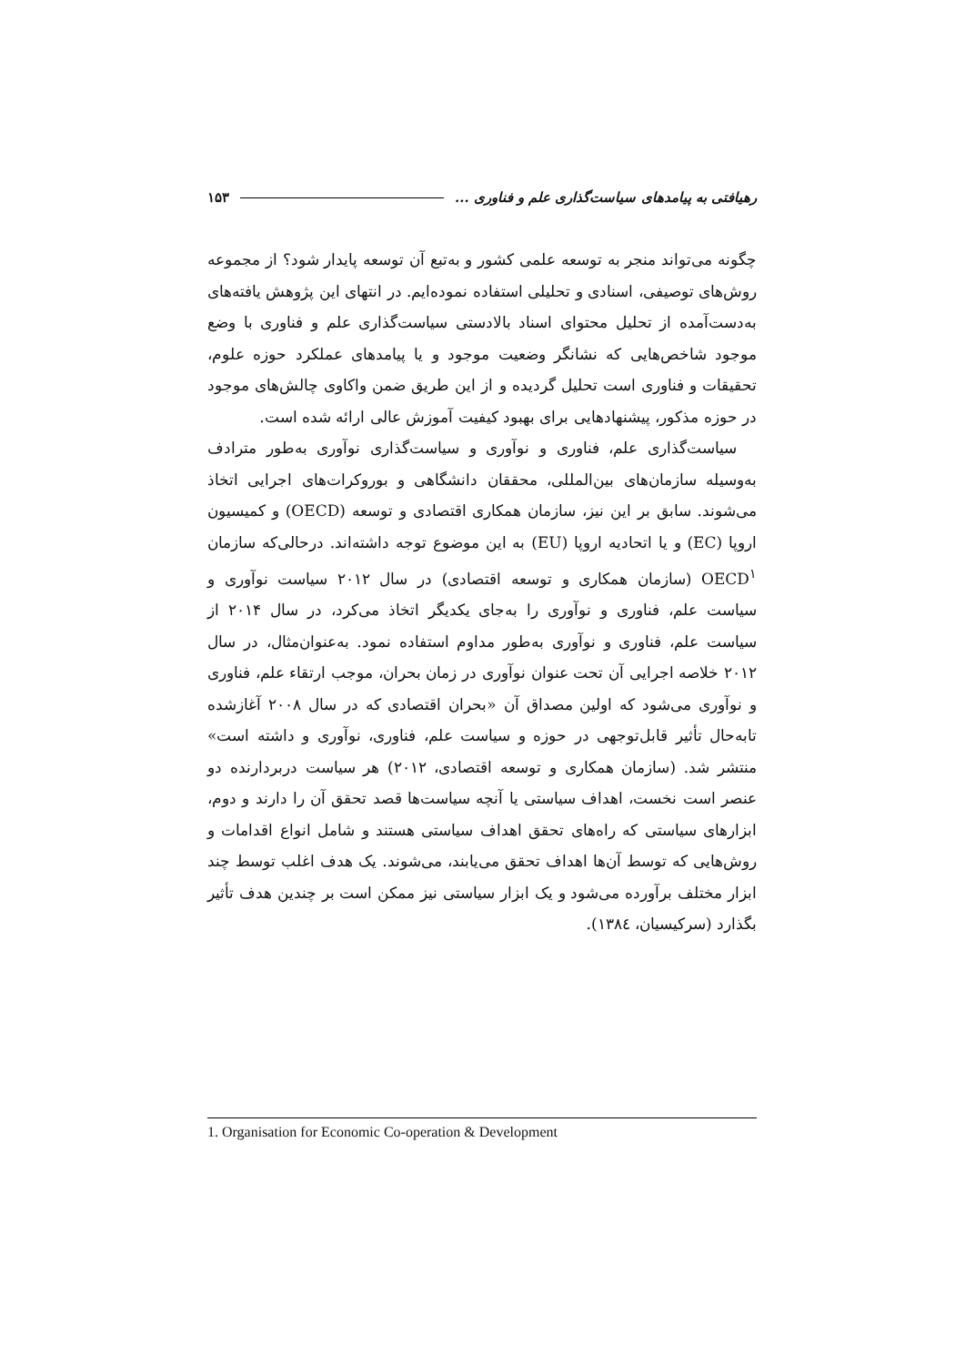رهیافتی به پیامدهای سیاست‌گذاری علم و فناوری ... ۱۵۳
چگونه می‌تواند منجر به توسعه علمی کشور و به‌تبع آن توسعه پایدار شود؟ از مجموعه روش‌های توصیفی، اسنادی و تحلیلی استفاده نموده‌ایم. در انتهای این پژوهش یافته‌های به‌دست‌آمده از تحلیل محتوای اسناد بالادستی سیاست‌گذاری علم و فناوری با وضع موجود شاخص‌هایی که نشانگر وضعیت موجود و یا پیامدهای عملکرد حوزه علوم، تحقیقات و فناوری است تحلیل گردیده و از این طریق ضمن واکاوی چالش‌های موجود در حوزه مذکور، پیشنهادهایی برای بهبود کیفیت آموزش عالی ارائه شده است.
سیاست‌گذاری علم، فناوری و نوآوری و سیاست‌گذاری نوآوری به‌طور مترادف به‌وسیله سازمان‌های بین‌المللی، محققان دانشگاهی و بوروکرات‌های اجرایی اتخاذ می‌شوند. سابق بر این نیز، سازمان همکاری اقتصادی و توسعه (OECD) و کمیسیون اروپا (EC) و یا اتحادیه اروپا (EU) به این موضوع توجه داشته‌اند. درحالی‌که سازمان OECD<sup>۱</sup> (سازمان همکاری و توسعه اقتصادی) در سال ۲۰۱۲ سیاست نوآوری و سیاست علم، فناوری و نوآوری را به‌جای یکدیگر اتخاذ می‌کرد، در سال ۲۰۱۴ از سیاست علم، فناوری و نوآوری به‌طور مداوم استفاده نمود. به‌عنوان‌مثال، در سال ۲۰۱۲ خلاصه اجرایی آن تحت عنوان نوآوری در زمان بحران، موجب ارتقاء علم، فناوری و نوآوری می‌شود که اولین مصداق آن «بحران اقتصادی که در سال ۲۰۰۸ آغازشده تابه‌حال تأثیر قابل‌توجهی در حوزه و سیاست علم، فناوری، نوآوری و داشته است» منتشر شد. (سازمان همکاری و توسعه اقتصادی، ۲۰۱۲) هر سیاست دربردارنده دو عنصر است نخست، اهداف سیاستی یا آنچه سیاست‌ها قصد تحقق آن را دارند و دوم، ابزارهای سیاستی که راه‌های تحقق اهداف سیاستی هستند و شامل انواع اقدامات و روش‌هایی که توسط آن‌ها اهداف تحقق می‌یابند، می‌شوند. یک هدف اغلب توسط چند ابزار مختلف برآورده می‌شود و یک ابزار سیاستی نیز ممکن است بر چندین هدف تأثیر بگذارد (سرکیسیان، ۱۳۸٤).
1. Organisation for Economic Co-operation & Development